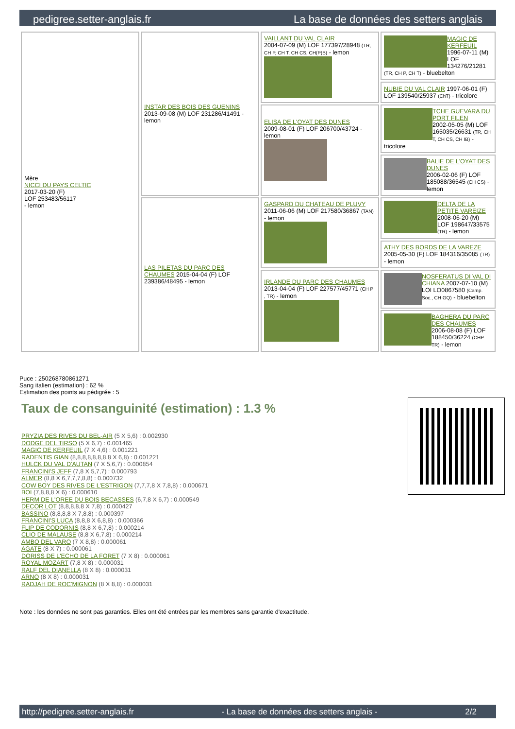pedigree.setter-anglais.fr La base de données des setters anglais
| Mère NICCI DU PAYS CELTIC 2017-03-20 (F) LOF 253483/56117 - lemon | INSTAR DES BOIS DES GUENINS 2013-09-08 (M) LOF 231286/41491 - lemon | VAILLANT DU VAL CLAIR 2004-07-09 (M) LOF 177397/28948 (TR, CH P, CH T, CH CS, CH(P)B) - lemon | MAGIC DE KERFEUIL 1996-07-11 (M) LOF 134276/21281 (TR, CH P, CH T) - bluebelton |
| | | | NUBIE DU VAL CLAIR 1997-06-01 (F) LOF 139540/25937 (ChT) - tricolore |
| | | ELISA DE L'OYAT DES DUNES 2009-08-01 (F) LOF 206700/43724 - lemon | TCHE GUEVARA DU PORT FILEN 2002-05-05 (M) LOF 165035/26631 (TR, CH T, CH CS, CH IB) - tricolore |
| | | | BALIE DE L'OYAT DES DUNES 2006-02-06 (F) LOF 185088/36545 (CH CS) - lemon |
| | LAS PILETAS DU PARC DES CHAUMES 2015-04-04 (F) LOF 239386/48495 - lemon | GASPARD DU CHATEAU DE PLUVY 2011-06-06 (M) LOF 217580/36867 (TAN) - lemon | DELTA DE LA PETITE VAREIZE 2008-06-20 (M) LOF 198647/33575 (TR) - lemon |
| | | | ATHY DES BORDS DE LA VAREZE 2005-05-30 (F) LOF 184316/35085 (TR) - lemon |
| | | IRLANDE DU PARC DES CHAUMES 2013-04-04 (F) LOF 227577/45771 (CH P , TR) - lemon | NOSFERATUS DI VAL DI CHIANA 2007-07-10 (M) LOI LO0867580 (Camp. Soc., CH GQ) - bluebelton |
| | | | BAGHERA DU PARC DES CHAUMES 2006-08-08 (F) LOF 188450/36224 (CHP TR) - lemon |
Puce : 250268780861271
Sang italien (estimation) : 62 %
Estimation des points au pédigrée : 5
Taux de consanguinité (estimation) : 1.3 %
PRYZIA DES RIVES DU BEL-AIR (5 X 5,6) : 0.002930
DODGE DEL TIRSO (5 X 6,7) : 0.001465
MAGIC DE KERFEUIL (7 X 4,6) : 0.001221
RADENTIS GIAN (8,8,8,8,8,8,8,8 X 6,8) : 0.001221
HULCK DU VAL D'AUTAN (7 X 5,6,7) : 0.000854
FRANCINI'S JEFF (7,8 X 5,7,7) : 0.000793
ALMER (8,8 X 6,7,7,7,8,8) : 0.000732
COW BOY DES RIVES DE L'ESTRIGON (7,7,7,8 X 7,8,8) : 0.000671
BOI (7,8,8,8 X 6) : 0.000610
HERM DE L'OREE DU BOIS BECASSES (6,7,8 X 6,7) : 0.000549
DECOR LOT (8,8,8,8,8 X 7,8) : 0.000427
BASSINO (8,8,8,8 X 7,8,8) : 0.000397
FRANCINI'S LUCA (8,8,8 X 6,8,8) : 0.000366
FLIP DE CODORNIS (8,8 X 6,7,8) : 0.000214
CLIO DE MALAUSE (8,8 X 6,7,8) : 0.000214
AMBO DEL VARO (7 X 8,8) : 0.000061
AGATE (8 X 7) : 0.000061
DORISS DE L'ECHO DE LA FORET (7 X 8) : 0.000061
ROYAL MOZART (7,8 X 8) : 0.000031
RALF DEL DIANELLA (8 X 8) : 0.000031
ARNO (8 X 8) : 0.000031
RADJAH DE ROC'MIGNON (8 X 8,8) : 0.000031
Note : les données ne sont pas garanties. Elles ont été entrées par les membres sans garantie d'exactitude.
http://pedigree.setter-anglais.fr - La base de données des setters anglais - 2/2